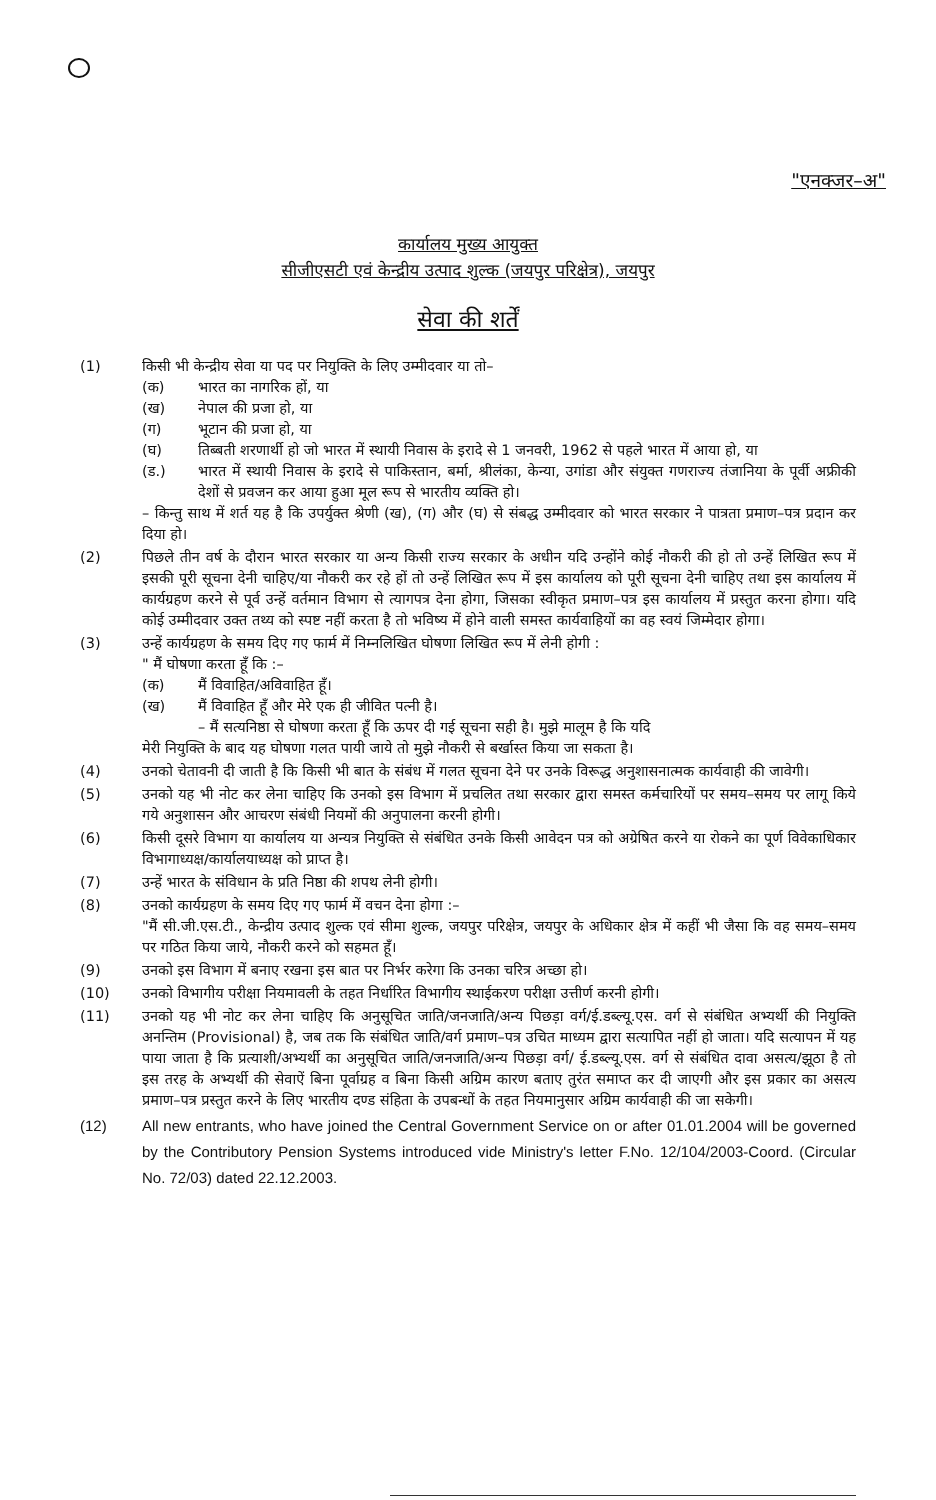"एनक्जर–अ"
कार्यालय मुख्य आयुक्त
सीजीएसटी एवं केन्द्रीय उत्पाद शुल्क (जयपुर परिक्षेत्र), जयपुर
सेवा की शर्तें
(1) किसी भी केन्द्रीय सेवा या पद पर नियुक्ति के लिए उम्मीदवार या तो–
(क) भारत का नागरिक हों, या
(ख) नेपाल की प्रजा हो, या
(ग) भूटान की प्रजा हो, या
(घ) तिब्बती शरणार्थी हो जो भारत में स्थायी निवास के इरादे से 1 जनवरी, 1962 से पहले भारत में आया हो, या
(ड.) भारत में स्थायी निवास के इरादे से पाकिस्तान, बर्मा, श्रीलंका, केन्या, उगांडा और संयुक्त गणराज्य तंजानिया के पूर्वी अफ्रीकी देशों से प्रवजन कर आया हुआ मूल रूप से भारतीय व्यक्ति हो।
– किन्तु साथ में शर्त यह है कि उपर्युक्त श्रेणी (ख), (ग) और (घ) से संबद्ध उम्मीदवार को भारत सरकार ने पात्रता प्रमाण–पत्र प्रदान कर दिया हो।
(2) पिछले तीन वर्ष के दौरान भारत सरकार या अन्य किसी राज्य सरकार के अधीन यदि उन्होंने कोई नौकरी की हो तो उन्हें लिखित रूप में इसकी पूरी सूचना देनी चाहिए/या नौकरी कर रहे हों तो उन्हें लिखित रूप में इस कार्यालय को पूरी सूचना देनी चाहिए तथा इस कार्यालय में कार्यग्रहण करने से पूर्व उन्हें वर्तमान विभाग से त्यागपत्र देना होगा, जिसका स्वीकृत प्रमाण–पत्र इस कार्यालय में प्रस्तुत करना होगा। यदि कोई उम्मीदवार उक्त तथ्य को स्पष्ट नहीं करता है तो भविष्य में होने वाली समस्त कार्यवाहियों का वह स्वयं जिम्मेदार होगा।
(3) उन्हें कार्यग्रहण के समय दिए गए फार्म में निम्नलिखित घोषणा लिखित रूप में लेनी होगी :
" मैं घोषणा करता हूँ कि :–
(क) मैं विवाहित/अविवाहित हूँ।
(ख) मैं विवाहित हूँ और मेरे एक ही जीवित पत्नी है।
– मैं सत्यनिष्ठा से घोषणा करता हूँ कि ऊपर दी गई सूचना सही है। मुझे मालूम है कि यदि
मेरी नियुक्ति के बाद यह घोषणा गलत पायी जाये तो मुझे नौकरी से बर्खास्त किया जा सकता है।
(4) उनको चेतावनी दी जाती है कि किसी भी बात के संबंध में गलत सूचना देने पर उनके विरूद्ध अनुशासनात्मक कार्यवाही की जावेगी।
(5) उनको यह भी नोट कर लेना चाहिए कि उनको इस विभाग में प्रचलित तथा सरकार द्वारा समस्त कर्मचारियों पर समय–समय पर लागू किये गये अनुशासन और आचरण संबंधी नियमों की अनुपालना करनी होगी।
(6) किसी दूसरे विभाग या कार्यालय या अन्यत्र नियुक्ति से संबंधित उनके किसी आवेदन पत्र को अग्रेषित करने या रोकने का पूर्ण विवेकाधिकार विभागाध्यक्ष/कार्यालयाध्यक्ष को प्राप्त है।
(7) उन्हें भारत के संविधान के प्रति निष्ठा की शपथ लेनी होगी।
(8) उनको कार्यग्रहण के समय दिए गए फार्म में वचन देना होगा :–
"मैं सी.जी.एस.टी., केन्द्रीय उत्पाद शुल्क एवं सीमा शुल्क, जयपुर परिक्षेत्र, जयपुर के अधिकार क्षेत्र में कहीं भी जैसा कि वह समय–समय पर गठित किया जाये, नौकरी करने को सहमत हूँ।
(9) उनको इस विभाग में बनाए रखना इस बात पर निर्भर करेगा कि उनका चरित्र अच्छा हो।
(10) उनको विभागीय परीक्षा नियमावली के तहत निर्धारित विभागीय स्थाईकरण परीक्षा उत्तीर्ण करनी होगी।
(11) उनको यह भी नोट कर लेना चाहिए कि अनुसूचित जाति/जनजाति/अन्य पिछड़ा वर्ग/ई.डब्ल्यू.एस. वर्ग से संबंधित अभ्यर्थी की नियुक्ति अनन्तिम (Provisional) है, जब तक कि संबंधित जाति/वर्ग प्रमाण–पत्र उचित माध्यम द्वारा सत्यापित नहीं हो जाता। यदि सत्यापन में यह पाया जाता है कि प्रत्याशी/अभ्यर्थी का अनुसूचित जाति/जनजाति/अन्य पिछड़ा वर्ग/ ई.डब्ल्यू.एस. वर्ग से संबंधित दावा असत्य/झूठा है तो इस तरह के अभ्यर्थी की सेवाऐं बिना पूर्वाग्रह व बिना किसी अग्रिम कारण बताए तुरंत समाप्त कर दी जाएगी और इस प्रकार का असत्य प्रमाण–पत्र प्रस्तुत करने के लिए भारतीय दण्ड संहिता के उपबन्धों के तहत नियमानुसार अग्रिम कार्यवाही की जा सकेगी।
(12) All new entrants, who have joined the Central Government Service on or after 01.01.2004 will be governed by the Contributory Pension Systems introduced vide Ministry's letter F.No. 12/104/2003-Coord. (Circular No. 72/03) dated 22.12.2003.